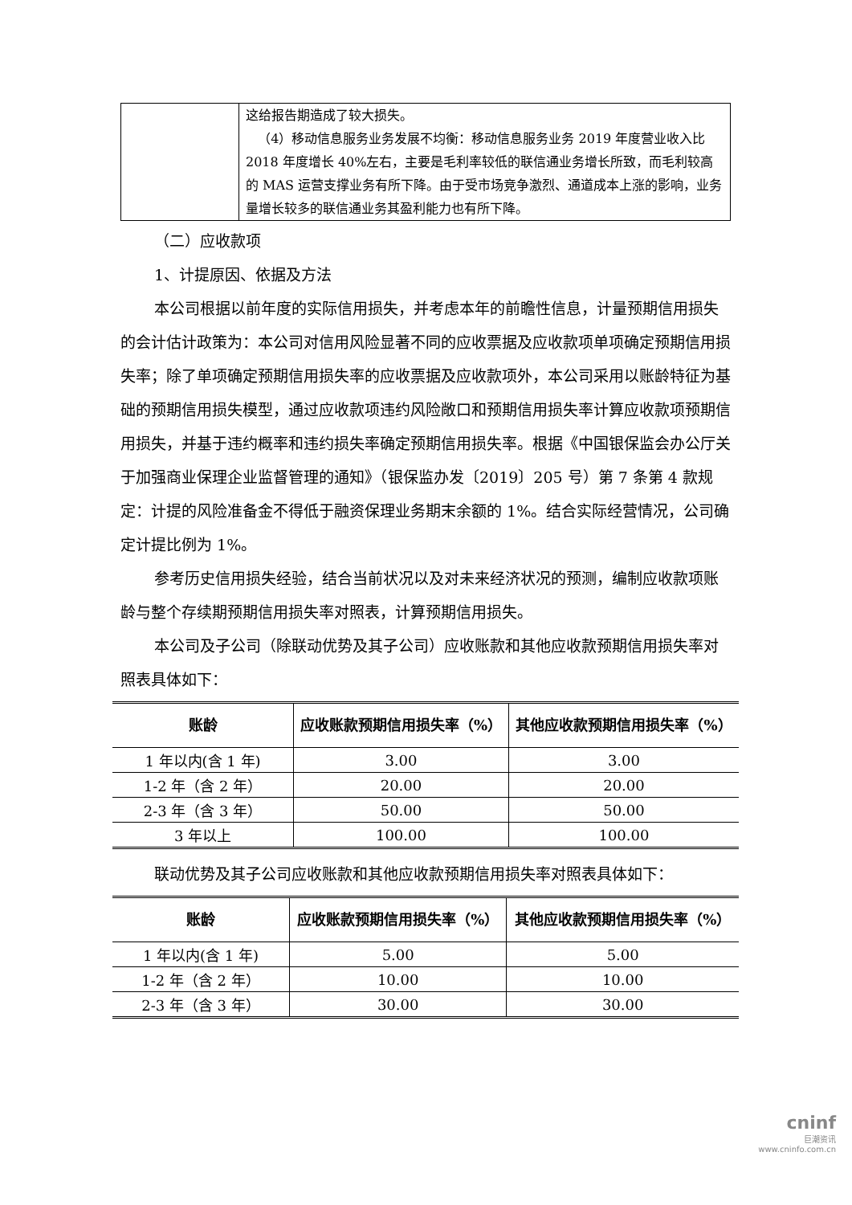| | 这给报告期造成了较大损失。 （4）移动信息服务业务发展不均衡：移动信息服务业务 2019 年度营业收入比 2018 年度增长 40%左右，主要是毛利率较低的联信通业务增长所致，而毛利较高的 MAS 运营支撑业务有所下降。由于受市场竞争激烈、通道成本上涨的影响，业务量增长较多的联信通业务其盈利能力也有所下降。 |
（二）应收款项
1、计提原因、依据及方法
本公司根据以前年度的实际信用损失，并考虑本年的前瞻性信息，计量预期信用损失的会计估计政策为：本公司对信用风险显著不同的应收票据及应收款项单项确定预期信用损失率；除了单项确定预期信用损失率的应收票据及应收款项外，本公司采用以账龄特征为基础的预期信用损失模型，通过应收款项违约风险敞口和预期信用损失率计算应收款项预期信用损失，并基于违约概率和违约损失率确定预期信用损失率。根据《中国银保监会办公厅关于加强商业保理企业监督管理的通知》（银保监办发〔2019〕205 号）第 7 条第 4 款规定：计提的风险准备金不得低于融资保理业务期末余额的 1%。结合实际经营情况，公司确定计提比例为 1%。
参考历史信用损失经验，结合当前状况以及对未来经济状况的预测，编制应收款项账龄与整个存续期预期信用损失率对照表，计算预期信用损失。
本公司及子公司（除联动优势及其子公司）应收账款和其他应收款预期信用损失率对照表具体如下：
| 账龄 | 应收账款预期信用损失率（%） | 其他应收款预期信用损失率（%） |
| --- | --- | --- |
| 1 年以内(含 1 年) | 3.00 | 3.00 |
| 1-2 年（含 2 年） | 20.00 | 20.00 |
| 2-3 年（含 3 年） | 50.00 | 50.00 |
| 3 年以上 | 100.00 | 100.00 |
联动优势及其子公司应收账款和其他应收款预期信用损失率对照表具体如下：
| 账龄 | 应收账款预期信用损失率（%） | 其他应收款预期信用损失率（%） |
| --- | --- | --- |
| 1 年以内(含 1 年) | 5.00 | 5.00 |
| 1-2 年（含 2 年） | 10.00 | 10.00 |
| 2-3 年（含 3 年） | 30.00 | 30.00 |
cninf
巨潮资讯
www.cninfo.com.cn